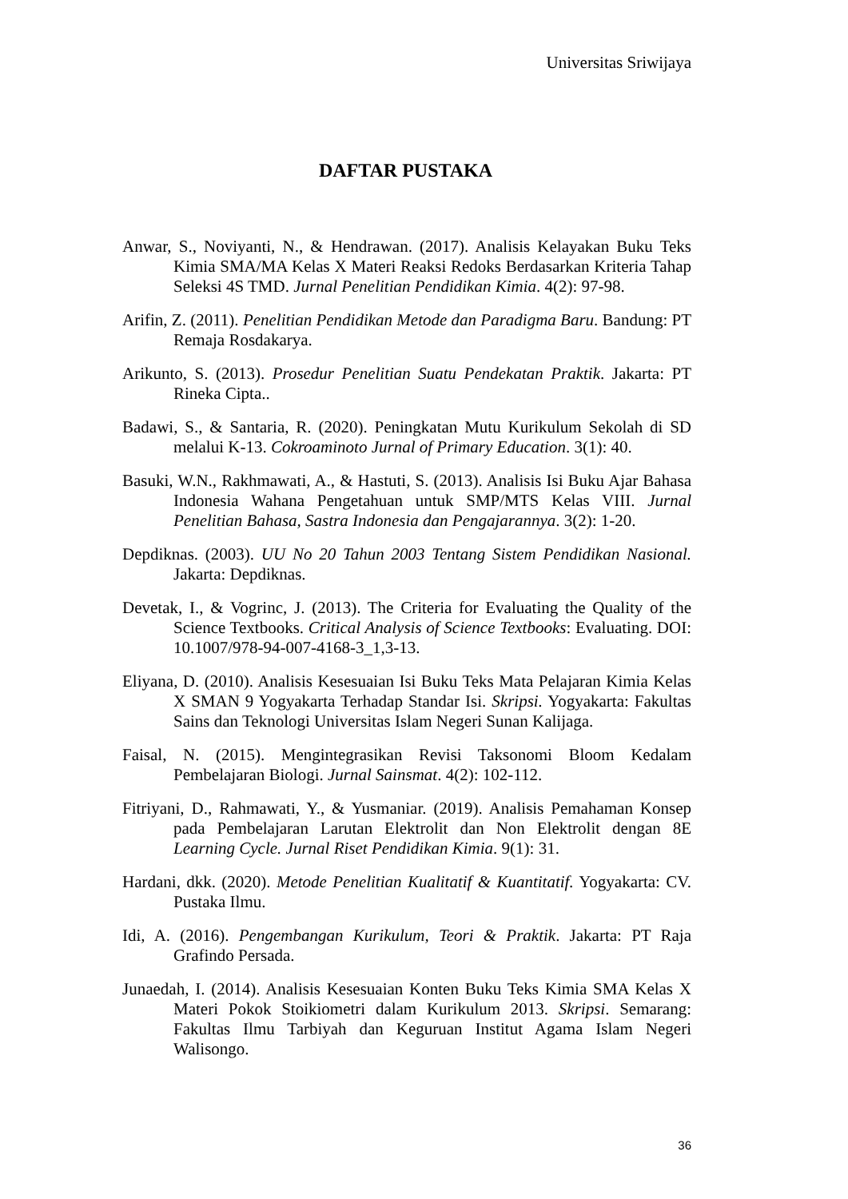Universitas Sriwijaya
DAFTAR PUSTAKA
Anwar, S., Noviyanti, N., & Hendrawan. (2017). Analisis Kelayakan Buku Teks Kimia SMA/MA Kelas X Materi Reaksi Redoks Berdasarkan Kriteria Tahap Seleksi 4S TMD. Jurnal Penelitian Pendidikan Kimia. 4(2): 97-98.
Arifin, Z. (2011). Penelitian Pendidikan Metode dan Paradigma Baru. Bandung: PT Remaja Rosdakarya.
Arikunto, S. (2013). Prosedur Penelitian Suatu Pendekatan Praktik. Jakarta: PT Rineka Cipta..
Badawi, S., & Santaria, R. (2020). Peningkatan Mutu Kurikulum Sekolah di SD melalui K-13. Cokroaminoto Jurnal of Primary Education. 3(1): 40.
Basuki, W.N., Rakhmawati, A., & Hastuti, S. (2013). Analisis Isi Buku Ajar Bahasa Indonesia Wahana Pengetahuan untuk SMP/MTS Kelas VIII. Jurnal Penelitian Bahasa, Sastra Indonesia dan Pengajarannya. 3(2): 1-20.
Depdiknas. (2003). UU No 20 Tahun 2003 Tentang Sistem Pendidikan Nasional. Jakarta: Depdiknas.
Devetak, I., & Vogrinc, J. (2013). The Criteria for Evaluating the Quality of the Science Textbooks. Critical Analysis of Science Textbooks: Evaluating. DOI: 10.1007/978-94-007-4168-3_1,3-13.
Eliyana, D. (2010). Analisis Kesesuaian Isi Buku Teks Mata Pelajaran Kimia Kelas X SMAN 9 Yogyakarta Terhadap Standar Isi. Skripsi. Yogyakarta: Fakultas Sains dan Teknologi Universitas Islam Negeri Sunan Kalijaga.
Faisal, N. (2015). Mengintegrasikan Revisi Taksonomi Bloom Kedalam Pembelajaran Biologi. Jurnal Sainsmat. 4(2): 102-112.
Fitriyani, D., Rahmawati, Y., & Yusmaniar. (2019). Analisis Pemahaman Konsep pada Pembelajaran Larutan Elektrolit dan Non Elektrolit dengan 8E Learning Cycle. Jurnal Riset Pendidikan Kimia. 9(1): 31.
Hardani, dkk. (2020). Metode Penelitian Kualitatif & Kuantitatif. Yogyakarta: CV. Pustaka Ilmu.
Idi, A. (2016). Pengembangan Kurikulum, Teori & Praktik. Jakarta: PT Raja Grafindo Persada.
Junaedah, I. (2014). Analisis Kesesuaian Konten Buku Teks Kimia SMA Kelas X Materi Pokok Stoikiometri dalam Kurikulum 2013. Skripsi. Semarang: Fakultas Ilmu Tarbiyah dan Keguruan Institut Agama Islam Negeri Walisongo.
36